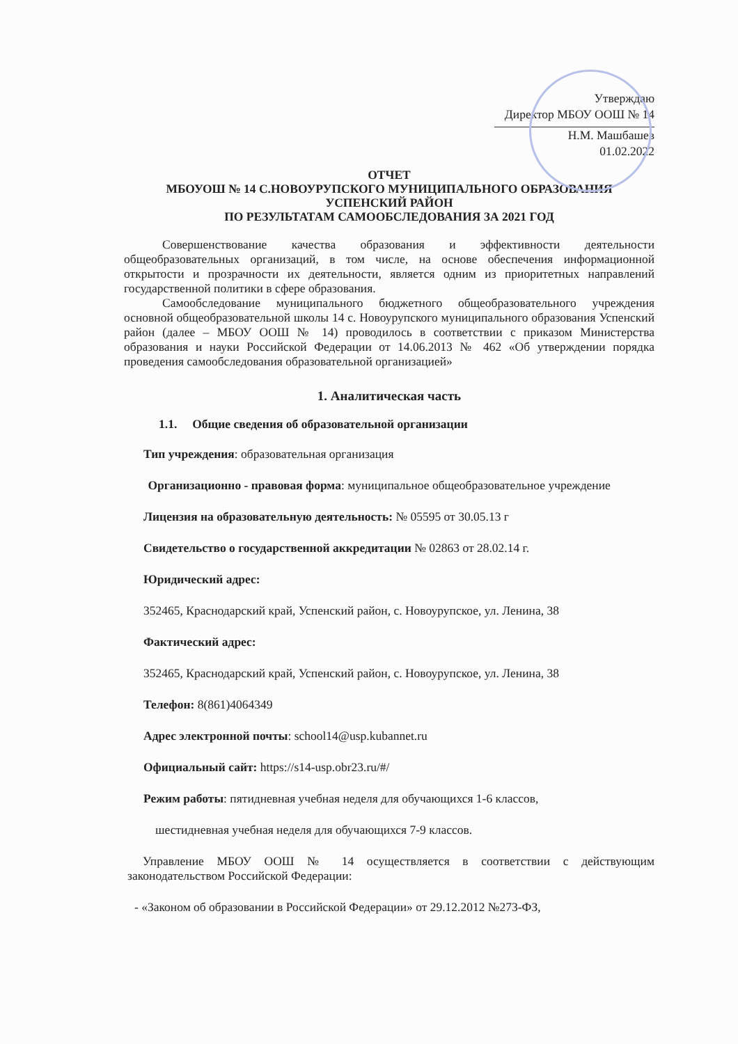Утверждаю
Директор МБОУ ООШ № 14
Н.М. Машбашев
01.02.2022
ОТЧЕТ
МБОУОШ № 14 С.НОВОУРУПСКОГО МУНИЦИПАЛЬНОГО ОБРАЗОВАНИЯ
УСПЕНСКИЙ РАЙОН
ПО РЕЗУЛЬТАТАМ САМООБСЛЕДОВАНИЯ ЗА 2021 ГОД
Совершенствование качества образования и эффективности деятельности общеобразовательных организаций, в том числе, на основе обеспечения информационной открытости и прозрачности их деятельности, является одним из приоритетных направлений государственной политики в сфере образования.
Самообследование муниципального бюджетного общеобразовательного учреждения основной общеобразовательной школы 14 с. Новоурупского муниципального образования Успенский район (далее – МБОУ ООШ № 14) проводилось в соответствии с приказом Министерства образования и науки Российской Федерации от 14.06.2013 № 462 «Об утверждении порядка проведения самообследования образовательной организацией»
1. Аналитическая часть
1.1. Общие сведения об образовательной организации
Тип учреждения: образовательная организация
Организационно - правовая форма: муниципальное общеобразовательное учреждение
Лицензия на образовательную деятельность: № 05595 от 30.05.13 г
Свидетельство о государственной аккредитации № 02863 от 28.02.14 г.
Юридический адрес:
352465, Краснодарский край, Успенский район, с. Новоурупское, ул. Ленина, 38
Фактический адрес:
352465, Краснодарский край, Успенский район, с. Новоурупское, ул. Ленина, 38
Телефон: 8(861)4064349
Адрес электронной почты: school14@usp.kubannet.ru
Официальный сайт: https://s14-usp.obr23.ru/#/
Режим работы: пятидневная учебная неделя для обучающихся 1-6 классов,
шестидневная учебная неделя для обучающихся 7-9 классов.
Управление МБОУ ООШ № 14 осуществляется в соответствии с действующим законодательством Российской Федерации:
- «Законом об образовании в Российской Федерации» от 29.12.2012 №273-ФЗ,